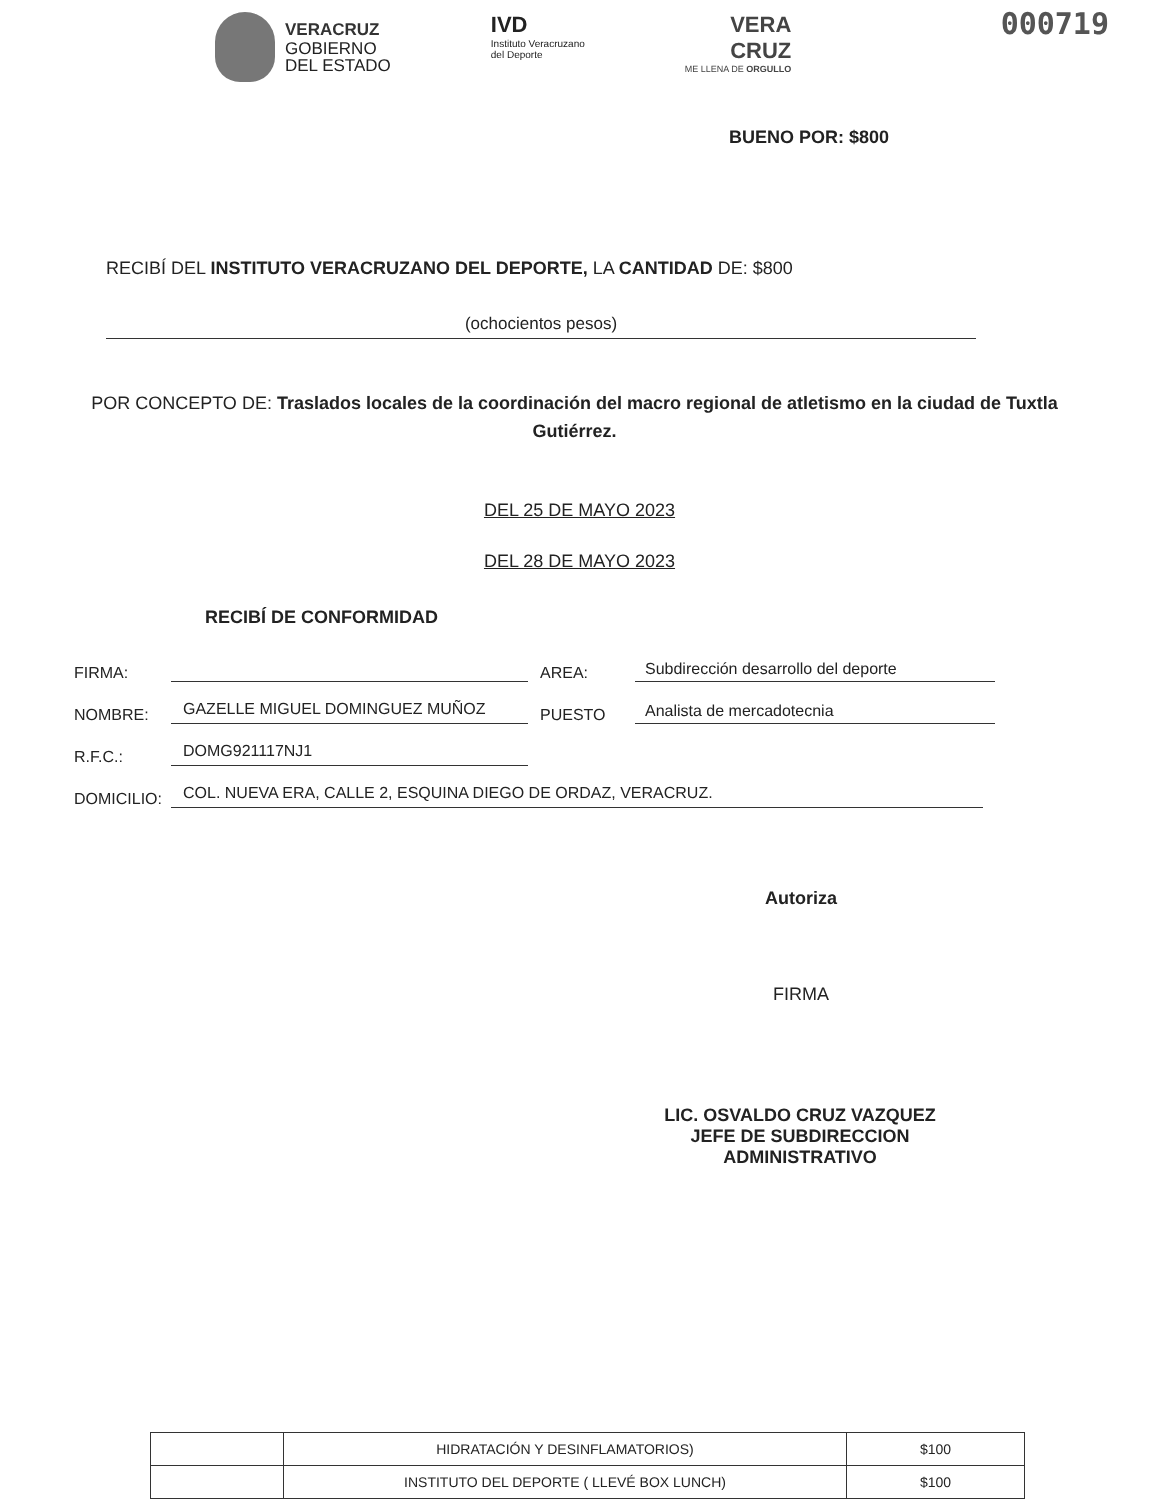000719
VERACRUZ
GOBIERNO
DEL ESTADO
IVD
Instituto Veracruzano
del Deporte
VERA
CRUZ
ME LLENA DE ORGULLO
BUENO POR: $800
RECIBÍ DEL INSTITUTO VERACRUZANO DEL DEPORTE, LA CANTIDAD DE: $800
(ochocientos pesos)
POR CONCEPTO DE: Traslados locales de la coordinación del macro regional de atletismo en la ciudad de Tuxtla Gutiérrez.
DEL 25 DE MAYO 2023
DEL 28 DE MAYO 2023
RECIBÍ DE CONFORMIDAD
FIRMA: AREA: Subdirección desarrollo del deporte
NOMBRE: GAZELLE MIGUEL DOMINGUEZ MUÑOZ PUESTO Analista de mercadotecnia
R.F.C.: DOMG921117NJ1
DOMICILIO: COL. NUEVA ERA, CALLE 2, ESQUINA DIEGO DE ORDAZ, VERACRUZ.
Autoriza
FIRMA
LIC. OSVALDO CRUZ VAZQUEZ
JEFE DE SUBDIRECCION ADMINISTRATIVO
| | HIDRATACIÓN Y DESINFLAMATORIOS) | $100 |
| | INSTITUTO DEL DEPORTE ( LLEVÉ BOX LUNCH) | $100 |